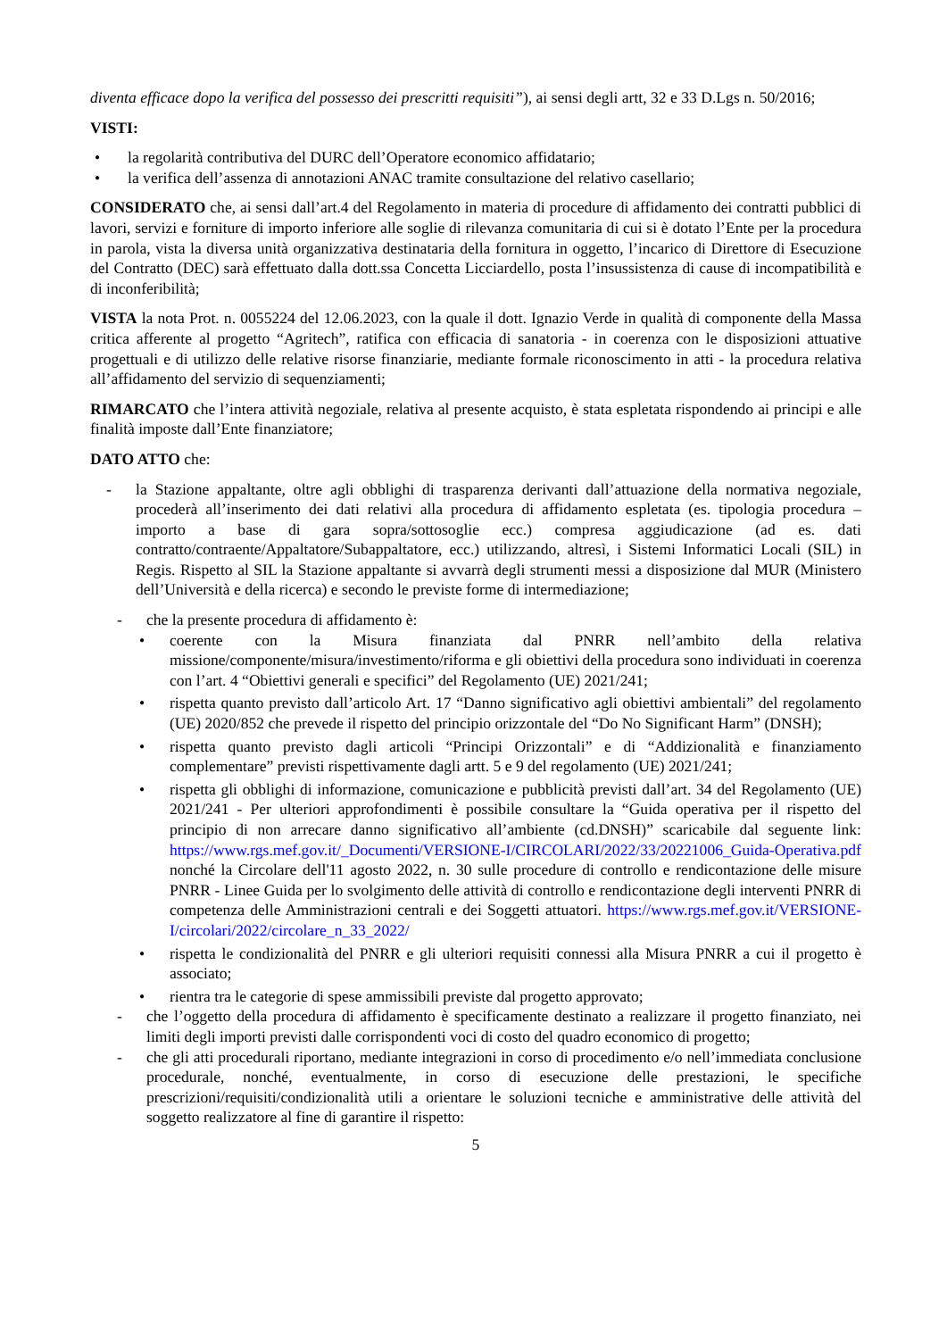diventa efficace dopo la verifica del possesso dei prescritti requisiti”), ai sensi degli artt, 32 e 33 D.Lgs n. 50/2016;
VISTI:
• la regolarità contributiva del DURC dell’Operatore economico affidatario;
• la verifica dell’assenza di annotazioni ANAC tramite consultazione del relativo casellario;
CONSIDERATO che, ai sensi dall’art.4 del Regolamento in materia di procedure di affidamento dei contratti pubblici di lavori, servizi e forniture di importo inferiore alle soglie di rilevanza comunitaria di cui si è dotato l’Ente per la procedura in parola, vista la diversa unità organizzativa destinataria della fornitura in oggetto, l’incarico di Direttore di Esecuzione del Contratto (DEC) sarà effettuato dalla dott.ssa Concetta Licciardello, posta l’insussistenza di cause di incompatibilità e di inconferibilità;
VISTA la nota Prot. n. 0055224 del 12.06.2023, con la quale il dott. Ignazio Verde in qualità di componente della Massa critica afferente al progetto “Agritech”, ratifica con efficacia di sanatoria - in coerenza con le disposizioni attuative progettuali e di utilizzo delle relative risorse finanziarie, mediante formale riconoscimento in atti - la procedura relativa all’affidamento del servizio di sequenziamenti;
RIMARCATO che l’intera attività negoziale, relativa al presente acquisto, è stata espletata rispondendo ai principi e alle finalità imposte dall’Ente finanziatore;
DATO ATTO che:
- la Stazione appaltante, oltre agli obblighi di trasparenza derivanti dall’attuazione della normativa negoziale, procederà all’inserimento dei dati relativi alla procedura di affidamento espletata (es. tipologia procedura – importo a base di gara sopra/sottosoglie ecc.) compresa aggiudicazione (ad es. dati contratto/contraente/Appaltatore/Subappaltatore, ecc.) utilizzando, altresì, i Sistemi Informatici Locali (SIL) in Regis. Rispetto al SIL la Stazione appaltante si avvarrà degli strumenti messi a disposizione dal MUR (Ministero dell’Università e della ricerca) e secondo le previste forme di intermediazione;
- che la presente procedura di affidamento è:
• coerente con la Misura finanziata dal PNRR nell’ambito della relativa missione/componente/misura/investimento/riforma e gli obiettivi della procedura sono individuati in coerenza con l’art. 4 “Obiettivi generali e specifici” del Regolamento (UE) 2021/241;
• rispetta quanto previsto dall’articolo Art. 17 “Danno significativo agli obiettivi ambientali” del regolamento (UE) 2020/852 che prevede il rispetto del principio orizzontale del “Do No Significant Harm” (DNSH);
• rispetta quanto previsto dagli articoli “Principi Orizzontali” e di “Addizionalità e finanziamento complementare” previsti rispettivamente dagli artt. 5 e 9 del regolamento (UE) 2021/241;
• rispetta gli obblighi di informazione, comunicazione e pubblicità previsti dall’art. 34 del Regolamento (UE) 2021/241 - Per ulteriori approfondimenti è possibile consultare la “Guida operativa per il rispetto del principio di non arrecare danno significativo all’ambiente (cd.DNSH)” scaricabile dal seguente link: https://www.rgs.mef.gov.it/_Documenti/VERSIONE-I/CIRCOLARI/2022/33/20221006_Guida-Operativa.pdf
nonché la Circolare dell'11 agosto 2022, n. 30 sulle procedure di controllo e rendicontazione delle misure PNRR - Linee Guida per lo svolgimento delle attività di controllo e rendicontazione degli interventi PNRR di competenza delle Amministrazioni centrali e dei Soggetti attuatori. https://www.rgs.mef.gov.it/VERSIONE-I/circolari/2022/circolare_n_33_2022/
• rispetta le condizionalità del PNRR e gli ulteriori requisiti connessi alla Misura PNRR a cui il progetto è associato;
• rientra tra le categorie di spese ammissibili previste dal progetto approvato;
- che l’oggetto della procedura di affidamento è specificamente destinato a realizzare il progetto finanziato, nei limiti degli importi previsti dalle corrispondenti voci di costo del quadro economico di progetto;
- che gli atti procedurali riportano, mediante integrazioni in corso di procedimento e/o nell’immediata conclusione procedurale, nonché, eventualmente, in corso di esecuzione delle prestazioni, le specifiche prescrizioni/requisiti/condizionalità utili a orientare le soluzioni tecniche e amministrative delle attività del soggetto realizzatore al fine di garantire il rispetto:
5